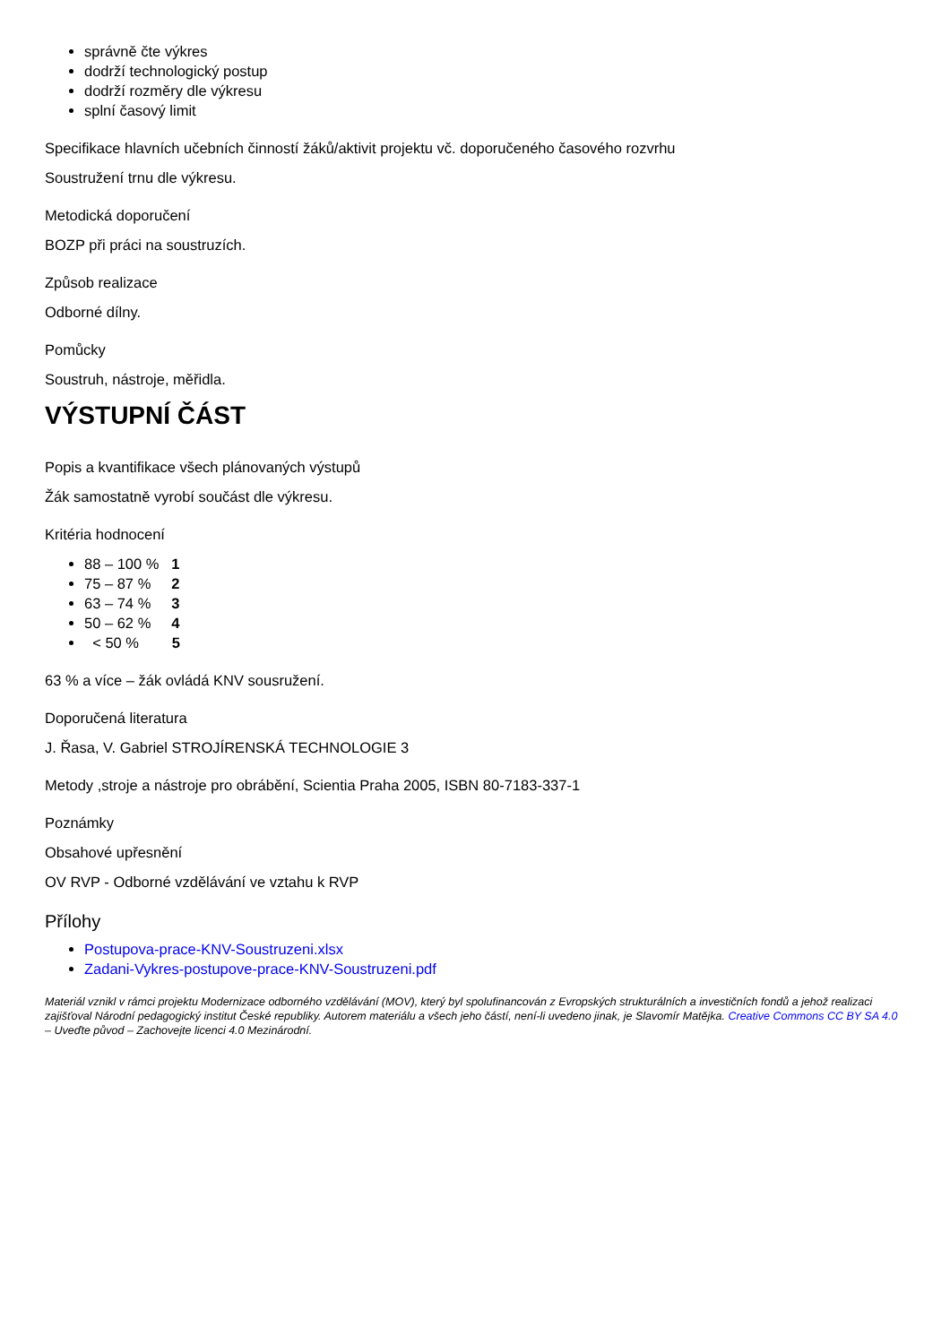správně čte výkres
dodrží technologický postup
dodrží rozměry dle výkresu
splní časový limit
Specifikace hlavních učebních činností žáků/aktivit projektu vč. doporučeného časového rozvrhu
Soustružení trnu dle výkresu.
Metodická doporučení
BOZP při práci na soustruzích.
Způsob realizace
Odborné dílny.
Pomůcky
Soustruh, nástroje, měřidla.
VÝSTUPNÍ ČÁST
Popis a kvantifikace všech plánovaných výstupů
Žák samostatně vyrobí součást dle výkresu.
Kritéria hodnocení
88 – 100 % 1
75 – 87 % 2
63 – 74 % 3
50 – 62 % 4
< 50 % 5
63 % a více – žák ovládá KNV sousružení.
Doporučená literatura
J. Řasa, V. Gabriel STROJÍRENSKÁ TECHNOLOGIE 3
Metody ,stroje a nástroje pro obrábění, Scientia Praha 2005, ISBN 80-7183-337-1
Poznámky
Obsahové upřesnění
OV RVP - Odborné vzdělávání ve vztahu k RVP
Přílohy
Postupova-prace-KNV-Soustruzeni.xlsx
Zadani-Vykres-postupove-prace-KNV-Soustruzeni.pdf
Materiál vznikl v rámci projektu Modernizace odborného vzdělávání (MOV), který byl spolufinancován z Evropských strukturálních a investičních fondů a jehož realizaci zajišťoval Národní pedagogický institut České republiky. Autorem materiálu a všech jeho částí, není-li uvedeno jinak, je Slavomír Matějka. Creative Commons CC BY SA 4.0 – Uveďte původ – Zachovejte licenci 4.0 Mezinárodní.